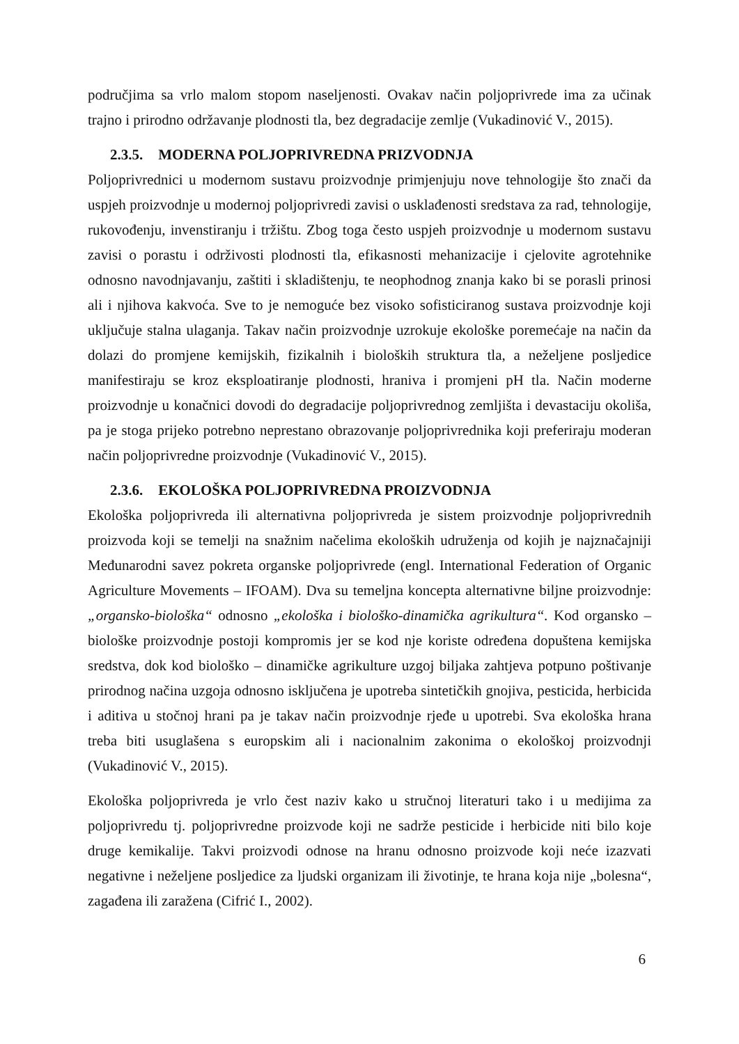područjima sa vrlo malom stopom naseljenosti. Ovakav način poljoprivrede ima za učinak trajno i prirodno održavanje plodnosti tla, bez degradacije zemlje (Vukadinović V., 2015).
2.3.5. MODERNA POLJOPRIVREDNA PRIZVODNJA
Poljoprivrednici u modernom sustavu proizvodnje primjenjuju nove tehnologije što znači da uspjeh proizvodnje u modernoj poljoprivredi zavisi o usklađenosti sredstava za rad, tehnologije, rukovođenju, invenstiranju i tržištu. Zbog toga često uspjeh proizvodnje u modernom sustavu zavisi o porastu i održivosti plodnosti tla, efikasnosti mehanizacije i cjelovite agrotehnike odnosno navodnjavanju, zaštiti i skladištenju, te neophodnog znanja kako bi se porasli prinosi ali i njihova kakvoća. Sve to je nemoguće bez visoko sofisticiranog sustava proizvodnje koji uključuje stalna ulaganja. Takav način proizvodnje uzrokuje ekološke poremećaje na način da dolazi do promjene kemijskih, fizikalnih i bioloških struktura tla, a neželjene posljedice manifestiraju se kroz eksploatiranje plodnosti, hraniva i promjeni pH tla. Način moderne proizvodnje u konačnici dovodi do degradacije poljoprivrednog zemljišta i devastaciju okoliša, pa je stoga prijeko potrebno neprestano obrazovanje poljoprivrednika koji preferiraju moderan način poljoprivredne proizvodnje (Vukadinović V., 2015).
2.3.6. EKOLOŠKA POLJOPRIVREDNA PROIZVODNJA
Ekološka poljoprivreda ili alternativna poljoprivreda je sistem proizvodnje poljoprivrednih proizvoda koji se temelji na snažnim načelima ekoloških udruženja od kojih je najznačajniji Međunarodni savez pokreta organske poljoprivrede (engl. International Federation of Organic Agriculture Movements – IFOAM). Dva su temeljna koncepta alternativne biljne proizvodnje: „organsko-biološka“ odnosno „ekološka i biološko-dinamička agrikultura“. Kod organsko – biološke proizvodnje postoji kompromis jer se kod nje koriste određena dopuštena kemijska sredstva, dok kod biološko – dinamičke agrikulture uzgoj biljaka zahtjeva potpuno poštivanje prirodnog načina uzgoja odnosno isključena je upotreba sintetičkih gnojiva, pesticida, herbicida i aditiva u stočnoj hrani pa je takav način proizvodnje rjeđe u upotrebi. Sva ekološka hrana treba biti usuglašena s europskim ali i nacionalnim zakonima o ekološkoj proizvodnji (Vukadinović V., 2015).
Ekološka poljoprivreda je vrlo čest naziv kako u stručnoj literaturi tako i u medijima za poljoprivredu tj. poljoprivredne proizvode koji ne sadrže pesticide i herbicide niti bilo koje druge kemikalije. Takvi proizvodi odnose na hranu odnosno proizvode koji neće izazvati negativne i neželjene posljedice za ljudski organizam ili životinje, te hrana koja nije „bolesna“, zagađena ili zaražena (Cifrić I., 2002).
6